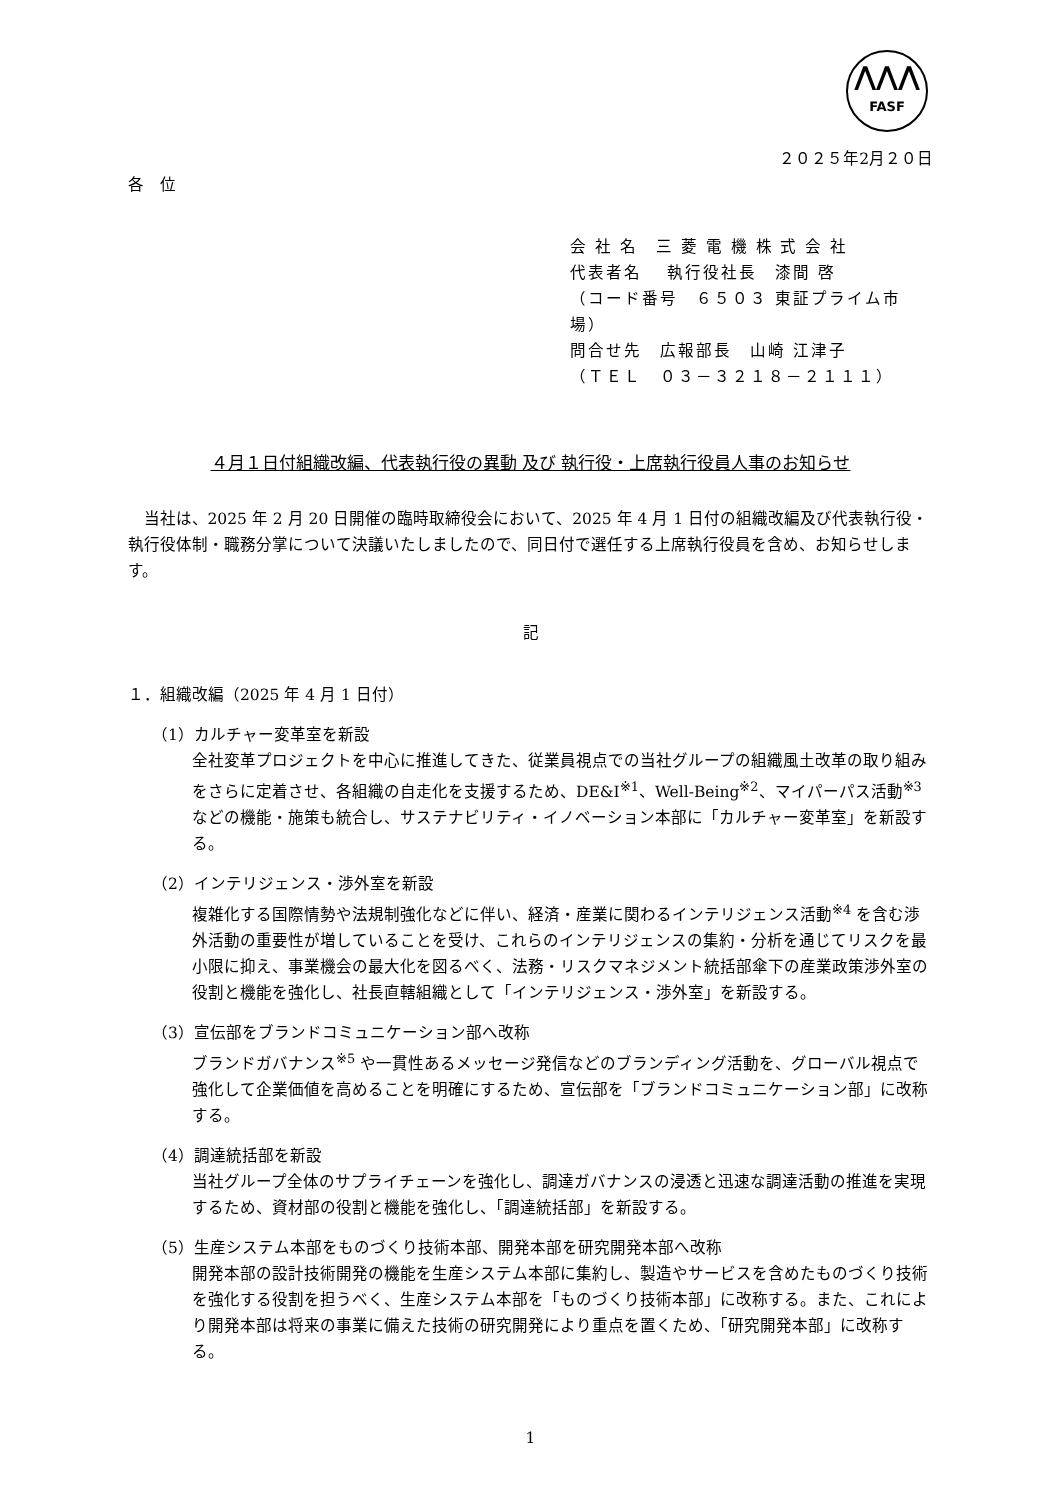⋀⋀⋀
FASF
２０２５年2月２０日
各　位
会 社 名　三 菱 電 機 株 式 会 社
代表者名　 執行役社長　漆間 啓
（コード番号　６５０３ 東証プライム市場）
問合せ先　広報部長　山崎 江津子
（ＴＥＬ　０３－３２１８－２１１１）
４月１日付組織改編、代表執行役の異動 及び 執行役・上席執行役員人事のお知らせ
当社は、2025 年 2 月 20 日開催の臨時取締役会において、2025 年 4 月 1 日付の組織改編及び代表執行役・執行役体制・職務分掌について決議いたしましたので、同日付で選任する上席執行役員を含め、お知らせします。
記
１．組織改編（2025 年 4 月 1 日付）
（1）カルチャー変革室を新設
全社変革プロジェクトを中心に推進してきた、従業員視点での当社グループの組織風土改革の取り組みをさらに定着させ、各組織の自走化を支援するため、DE&I<sup>※1</sup>、Well-Being<sup>※2</sup>、マイパーパス活動<sup>※3</sup> などの機能・施策も統合し、サステナビリティ・イノベーション本部に「カルチャー変革室」を新設する。
（2）インテリジェンス・渉外室を新設
複雑化する国際情勢や法規制強化などに伴い、経済・産業に関わるインテリジェンス活動<sup>※4</sup> を含む渉外活動の重要性が増していることを受け、これらのインテリジェンスの集約・分析を通じてリスクを最小限に抑え、事業機会の最大化を図るべく、法務・リスクマネジメント統括部傘下の産業政策渉外室の役割と機能を強化し、社長直轄組織として「インテリジェンス・渉外室」を新設する。
（3）宣伝部をブランドコミュニケーション部へ改称
ブランドガバナンス<sup>※5</sup> や一貫性あるメッセージ発信などのブランディング活動を、グローバル視点で強化して企業価値を高めることを明確にするため、宣伝部を「ブランドコミュニケーション部」に改称する。
（4）調達統括部を新設
当社グループ全体のサプライチェーンを強化し、調達ガバナンスの浸透と迅速な調達活動の推進を実現するため、資材部の役割と機能を強化し、「調達統括部」を新設する。
（5）生産システム本部をものづくり技術本部、開発本部を研究開発本部へ改称
開発本部の設計技術開発の機能を生産システム本部に集約し、製造やサービスを含めたものづくり技術を強化する役割を担うべく、生産システム本部を「ものづくり技術本部」に改称する。また、これにより開発本部は将来の事業に備えた技術の研究開発により重点を置くため、「研究開発本部」に改称する。
1